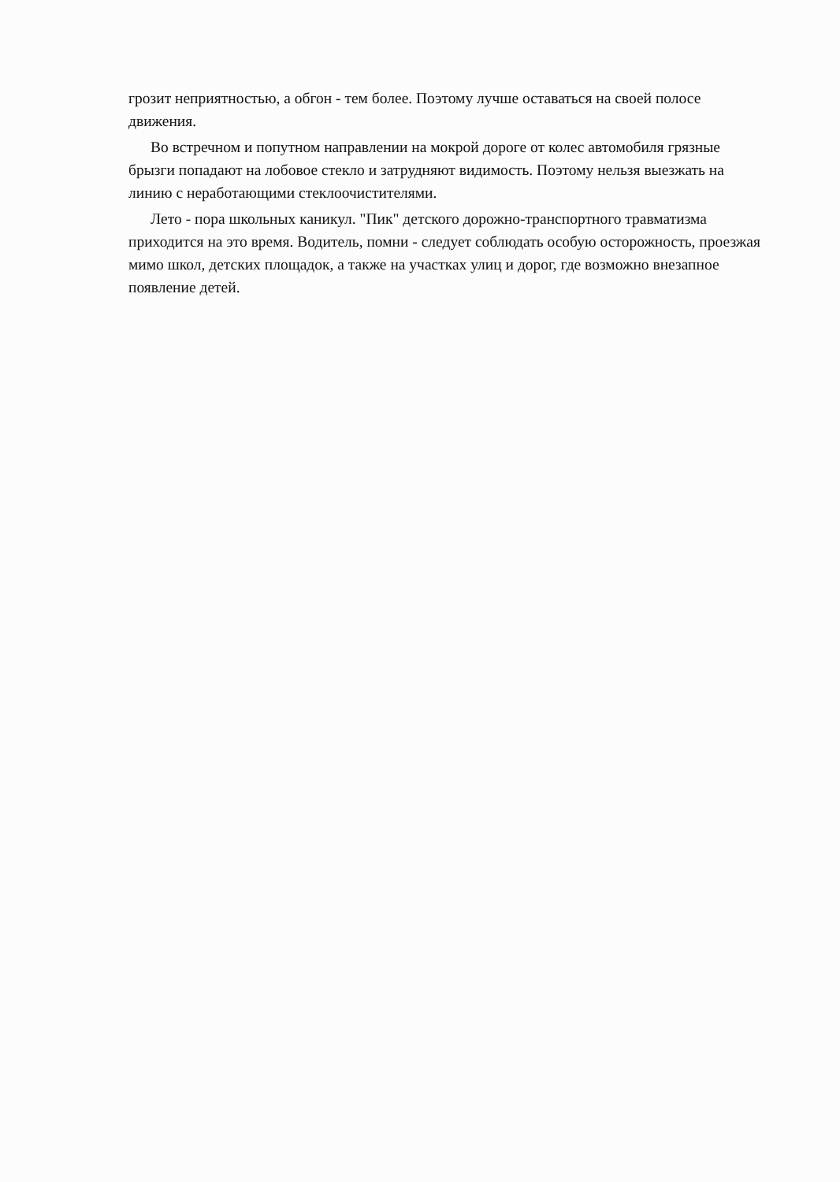грозит неприятностью, а обгон - тем более. Поэтому лучше оставаться на своей полосе движения.
Во встречном и попутном направлении на мокрой дороге от колес автомобиля грязные брызги попадают на лобовое стекло и затрудняют видимость. Поэтому нельзя выезжать на линию с неработающими стеклоочистителями.
Лето - пора школьных каникул. "Пик" детского дорожно-транспортного травматизма приходится на это время. Водитель, помни - следует соблюдать особую осторожность, проезжая мимо школ, детских площадок, а также на участках улиц и дорог, где возможно внезапное появление детей.